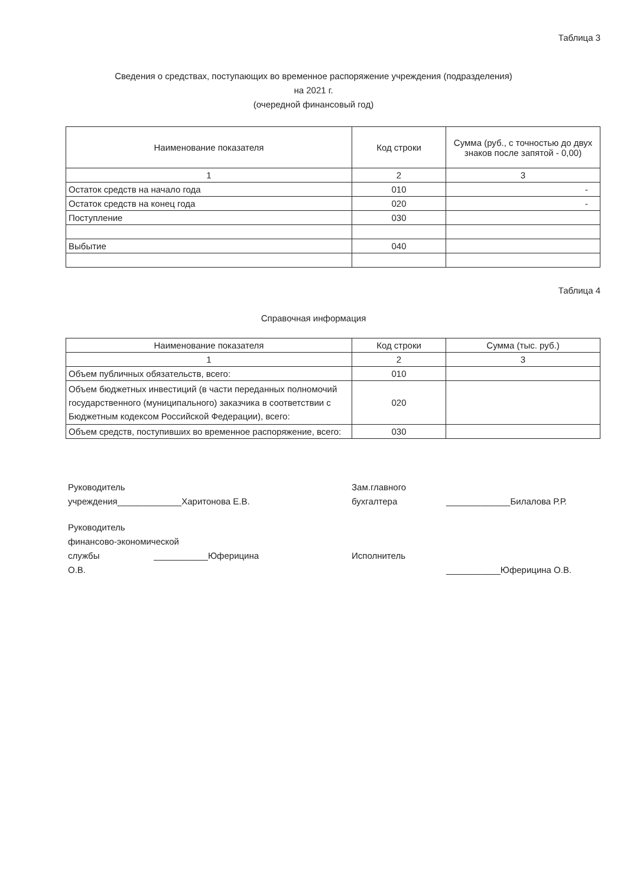Таблица 3
Сведения о средствах, поступающих во временное распоряжение учреждения (подразделения)
на 2021 г.
(очередной финансовый год)
| Наименование показателя | Код строки | Сумма (руб., с точностью до двух знаков после запятой - 0,00) |
| --- | --- | --- |
| 1 | 2 | 3 |
| Остаток средств на начало года | 010 | - |
| Остаток средств на конец года | 020 | - |
| Поступление | 030 | |
| Выбытие | 040 | |
Таблица 4
Справочная информация
| Наименование показателя | Код строки | Сумма (тыс. руб.) |
| --- | --- | --- |
| 1 | 2 | 3 |
| Объем публичных обязательств, всего: | 010 | |
| Объем бюджетных инвестиций (в части переданных полномочий государственного (муниципального) заказчика в соответствии с Бюджетным кодексом Российской Федерации), всего: | 020 | |
| Объем средств, поступивших во временное распоряжение, всего: | 030 | |
Руководитель учреждения_____________Харитонова Е.В.
Зам.главного
бухгалтера
_____________Билалова Р.Р.
Руководитель
финансово-экономической
службы ___________Юферицина О.В.
Исполнитель
___________Юферицина О.В.